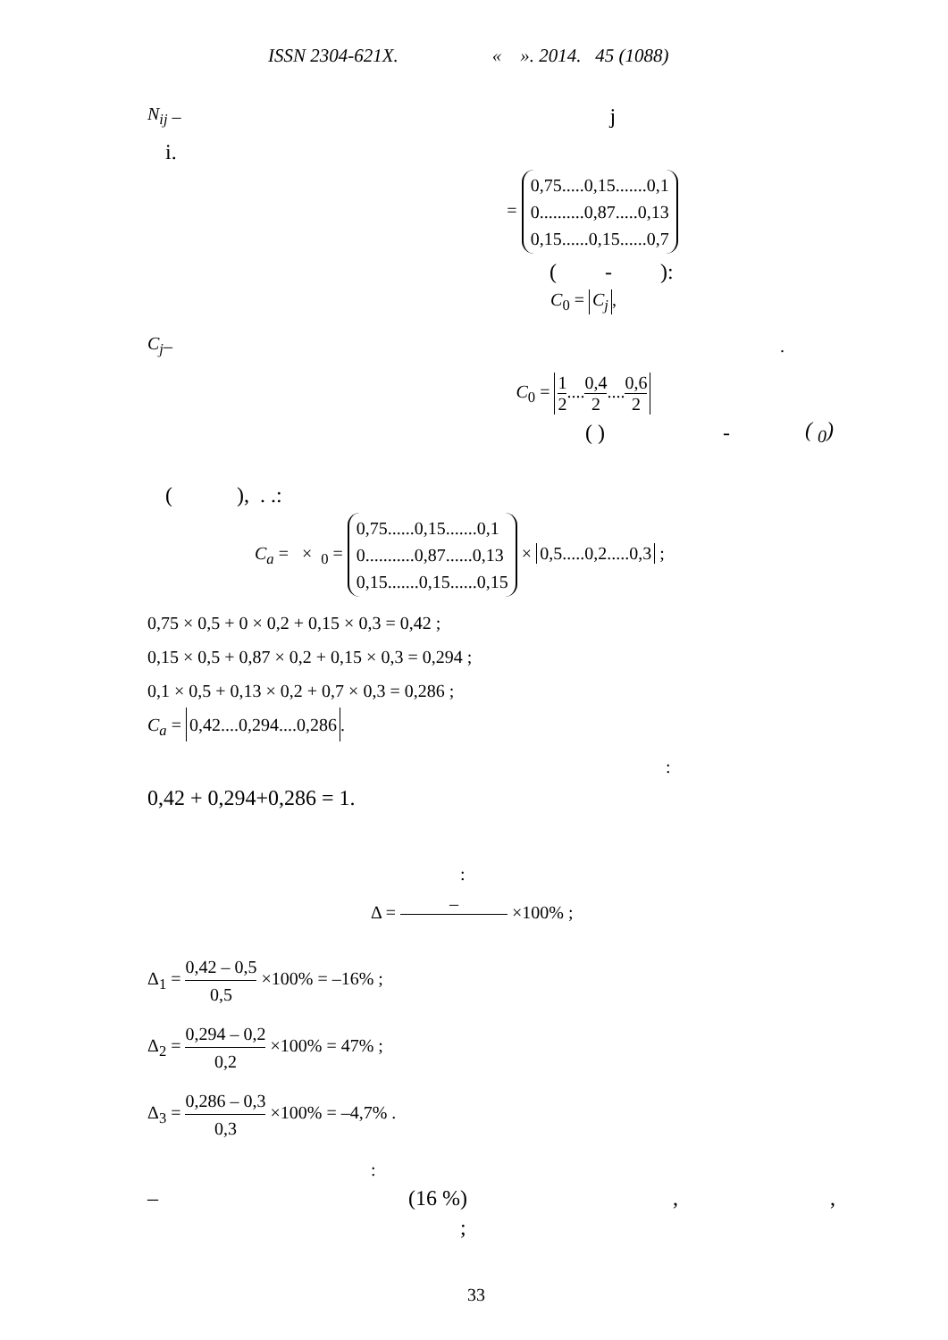ISSN 2304-621X. « ». 2014. 45 (1088)
N<sub>ij</sub> – j
i.
= 0,75.....0,15.......0,1
0..........0,87.....0,13
0,15......0,15......0,7
( - ):
C<sub>0</sub> = C<sub>j</sub>,
C<sub>j</sub> – .
C<sub>0</sub> = 1 2....0,4 2....0,6 2
( ) - ( <sub>0</sub>)
( ), . .:
C<sub>a</sub> = × <sub>0</sub> = 0,75......0,15.......0,1
0...........0,87......0,13
0,15.......0,15......0,15 × 0,5.....0,2.....0,3 ;
0,75 × 0,5 + 0 × 0,2 + 0,15 × 0,3 = 0,42 ;
0,15 × 0,5 + 0,87 × 0,2 + 0,15 × 0,3 = 0,294 ;
0,1 × 0,5 + 0,13 × 0,2 + 0,7 × 0,3 = 0,286 ;
C<sub>a</sub> = 0,42....0,294....0,286.
:
0,42 + 0,294+0,286 = 1.
:
Δ = – ×100% ;
Δ<sub>1</sub> = 0,42 – 0,5 0,5 ×100% = –16% ;
Δ<sub>2</sub> = 0,294 – 0,2 0,2 ×100% = 47% ;
Δ<sub>3</sub> = 0,286 – 0,3 0,3 ×100% = –4,7% .
:
– (16 %) , ,
;
33